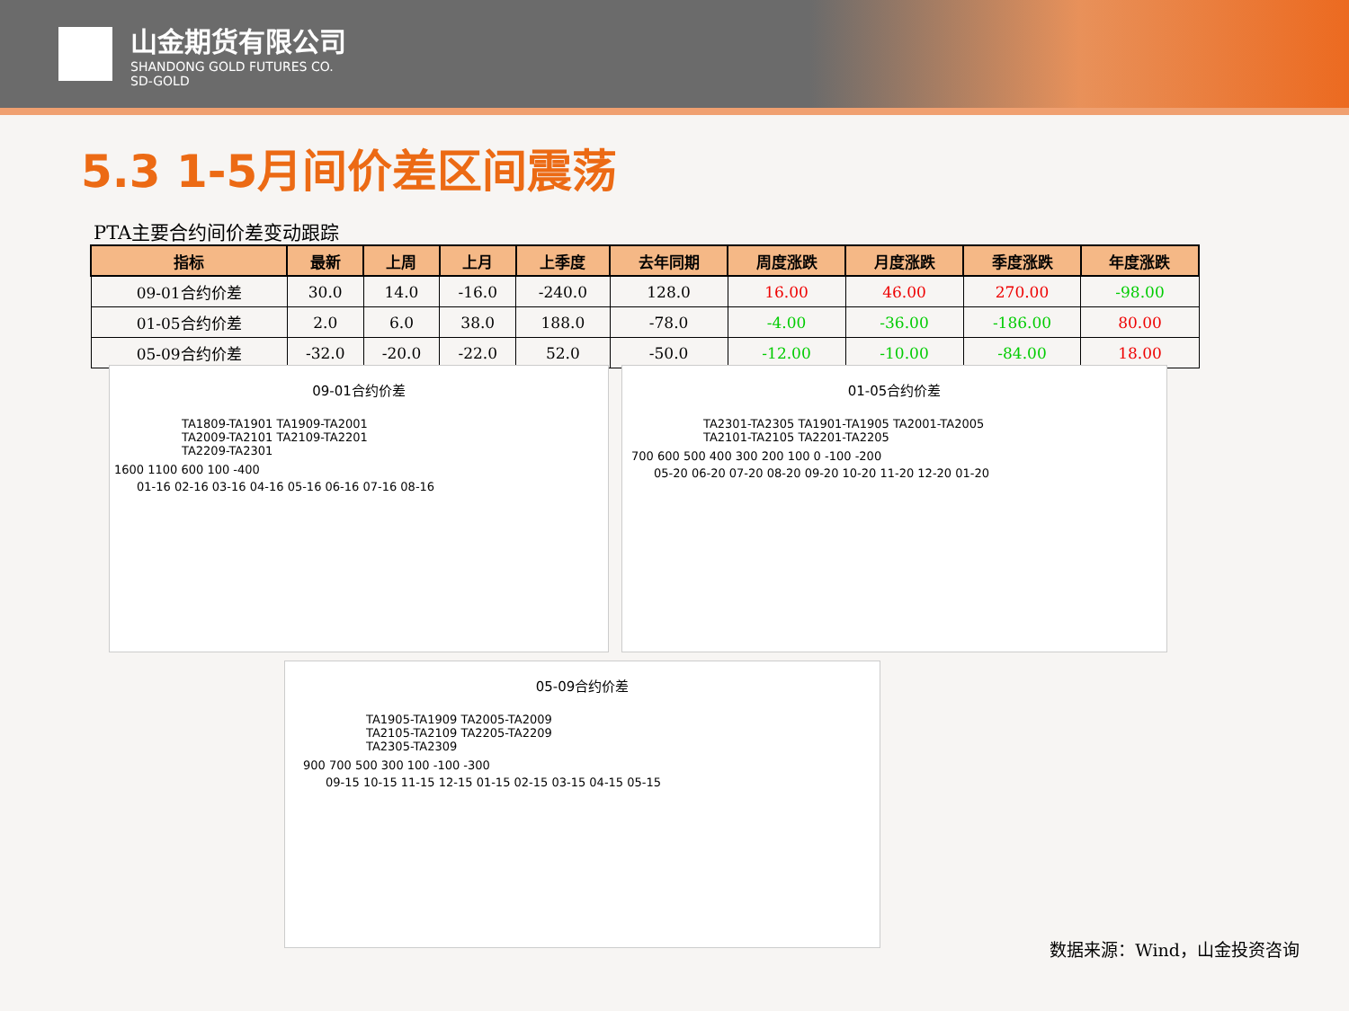山金期货有限公司
SHANDONG GOLD FUTURES CO.
SD-GOLD
5.3 1-5月间价差区间震荡
PTA主要合约间价差变动跟踪
| 指标 | 最新 | 上周 | 上月 | 上季度 | 去年同期 | 周度涨跌 | 月度涨跌 | 季度涨跌 | 年度涨跌 |
| --- | --- | --- | --- | --- | --- | --- | --- | --- | --- |
| 09-01合约价差 | 30.0 | 14.0 | -16.0 | -240.0 | 128.0 | 16.00 | 46.00 | 270.00 | -98.00 |
| 01-05合约价差 | 2.0 | 6.0 | 38.0 | 188.0 | -78.0 | -4.00 | -36.00 | -186.00 | 80.00 |
| 05-09合约价差 | -32.0 | -20.0 | -22.0 | 52.0 | -50.0 | -12.00 | -10.00 | -84.00 | 18.00 |
09-01合约价差
TA1809-TA1901 TA1909-TA2001
TA2009-TA2101 TA2109-TA2201
TA2209-TA2301
1600 1100 600 100 -400
01-16 02-16 03-16 04-16 05-16 06-16 07-16 08-16
01-05合约价差
TA2301-TA2305 TA1901-TA1905 TA2001-TA2005
TA2101-TA2105 TA2201-TA2205
700 600 500 400 300 200 100 0 -100 -200
05-20 06-20 07-20 08-20 09-20 10-20 11-20 12-20 01-20
05-09合约价差
TA1905-TA1909 TA2005-TA2009
TA2105-TA2109 TA2205-TA2209
TA2305-TA2309
900 700 500 300 100 -100 -300
09-15 10-15 11-15 12-15 01-15 02-15 03-15 04-15 05-15
数据来源：Wind，山金投资咨询